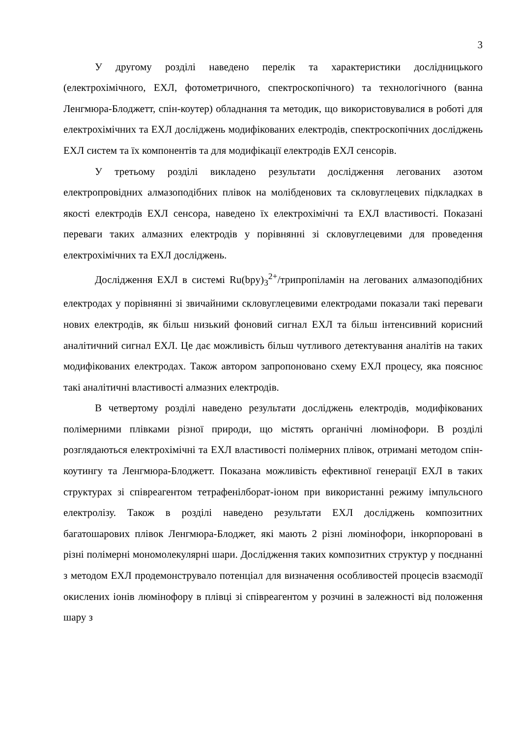3
У другому розділі наведено перелік та характеристики дослідницького (електрохімічного, ЕХЛ, фотометричного, спектроскопічного) та технологічного (ванна Ленгмюра-Блоджетт, спін-коутер) обладнання та методик, що використовувалися в роботі для електрохімічних та ЕХЛ досліджень модифікованих електродів, спектроскопічних досліджень ЕХЛ систем та їх компонентів та для модифікації електродів ЕХЛ сенсорів.
У третьому розділі викладено результати дослідження легованих азотом електропровідних алмазоподібних плівок на молібденових та скловуглецевих підкладках в якості електродів ЕХЛ сенсора, наведено їх електрохімічні та ЕХЛ властивості. Показані переваги таких алмазних електродів у порівнянні зі скловуглецевими для проведення електрохімічних та ЕХЛ досліджень.
Дослідження ЕХЛ в системі Ru(bpy)<sub>3</sub><sup>2+</sup>/трипропіламін на легованих алмазоподібних електродах у порівнянні зі звичайними скловуглецевими електродами показали такі переваги нових електродів, як більш низький фоновий сигнал ЕХЛ та більш інтенсивний корисний аналітичний сигнал ЕХЛ. Це дає можливість більш чутливого детектування аналітів на таких модифікованих електродах. Також автором запропоновано схему ЕХЛ процесу, яка пояснює такі аналітичні властивості алмазних електродів.
В четвертому розділі наведено результати досліджень електродів, модифікованих полімерними плівками різної природи, що містять органічні люмінофори. В розділі розглядаються електрохімічні та ЕХЛ властивості полімерних плівок, отримані методом спін-коутингу та Ленгмюра-Блоджетт. Показана можливість ефективної генерації ЕХЛ в таких структурах зі співреагентом тетрафенілборат-іоном при використанні режиму імпульсного електролізу. Також в розділі наведено результати ЕХЛ досліджень композитних багатошарових плівок Ленгмюра-Блоджет, які мають 2 різні люмінофори, інкорпоровані в різні полімерні мономолекулярні шари. Дослідження таких композитних структур у поєднанні з методом ЕХЛ продемонструвало потенціал для визначення особливостей процесів взаємодії окислених іонів люмінофору в плівці зі співреагентом у розчині в залежності від положення шару з